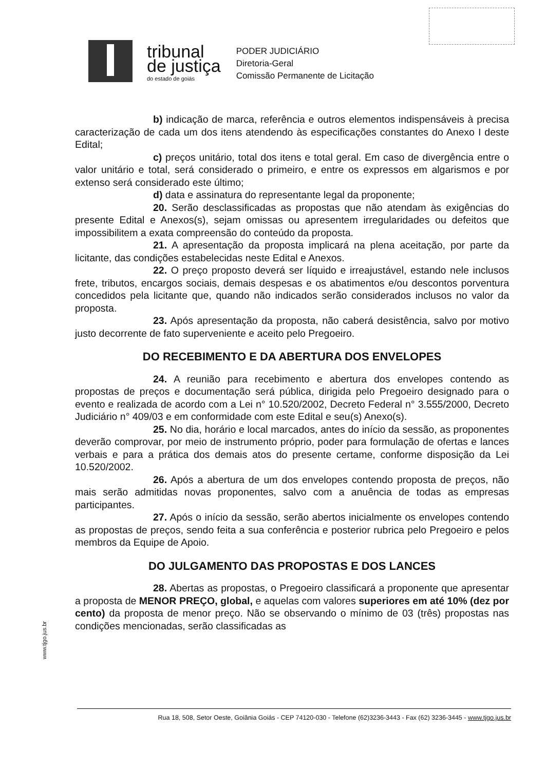tribunal
de justiça
do estado de goiás
PODER JUDICIÁRIO
Diretoria-Geral
Comissão Permanente de Licitação
b) indicação de marca, referência e outros elementos indispensáveis à precisa caracterização de cada um dos itens atendendo às especificações constantes do Anexo I deste Edital;
c) preços unitário, total dos itens e total geral. Em caso de divergência entre o valor unitário e total, será considerado o primeiro, e entre os expressos em algarismos e por extenso será considerado este último;
d) data e assinatura do representante legal da proponente;
20. Serão desclassificadas as propostas que não atendam às exigências do presente Edital e Anexos(s), sejam omissas ou apresentem irregularidades ou defeitos que impossibilitem a exata compreensão do conteúdo da proposta.
21. A apresentação da proposta implicará na plena aceitação, por parte da licitante, das condições estabelecidas neste Edital e Anexos.
22. O preço proposto deverá ser líquido e irreajustável, estando nele inclusos frete, tributos, encargos sociais, demais despesas e os abatimentos e/ou descontos porventura concedidos pela licitante que, quando não indicados serão considerados inclusos no valor da proposta.
23. Após apresentação da proposta, não caberá desistência, salvo por motivo justo decorrente de fato superveniente e aceito pelo Pregoeiro.
DO RECEBIMENTO E DA ABERTURA DOS ENVELOPES
24. A reunião para recebimento e abertura dos envelopes contendo as propostas de preços e documentação será pública, dirigida pelo Pregoeiro designado para o evento e realizada de acordo com a Lei n° 10.520/2002, Decreto Federal n° 3.555/2000, Decreto Judiciário n° 409/03 e em conformidade com este Edital e seu(s) Anexo(s).
25. No dia, horário e local marcados, antes do início da sessão, as proponentes deverão comprovar, por meio de instrumento próprio, poder para formulação de ofertas e lances verbais e para a prática dos demais atos do presente certame, conforme disposição da Lei 10.520/2002.
26. Após a abertura de um dos envelopes contendo proposta de preços, não mais serão admitidas novas proponentes, salvo com a anuência de todas as empresas participantes.
27. Após o início da sessão, serão abertos inicialmente os envelopes contendo as propostas de preços, sendo feita a sua conferência e posterior rubrica pelo Pregoeiro e pelos membros da Equipe de Apoio.
DO JULGAMENTO DAS PROPOSTAS E DOS LANCES
28. Abertas as propostas, o Pregoeiro classificará a proponente que apresentar a proposta de MENOR PREÇO, global, e aquelas com valores superiores em até 10% (dez por cento) da proposta de menor preço. Não se observando o mínimo de 03 (três) propostas nas condições mencionadas, serão classificadas as
www.tjgo.jus.br
Rua 18, 508, Setor Oeste, Goiânia Goiás - CEP 74120-030 - Telefone (62)3236-3443 - Fax (62) 3236-3445 - www.tjgo.jus.br